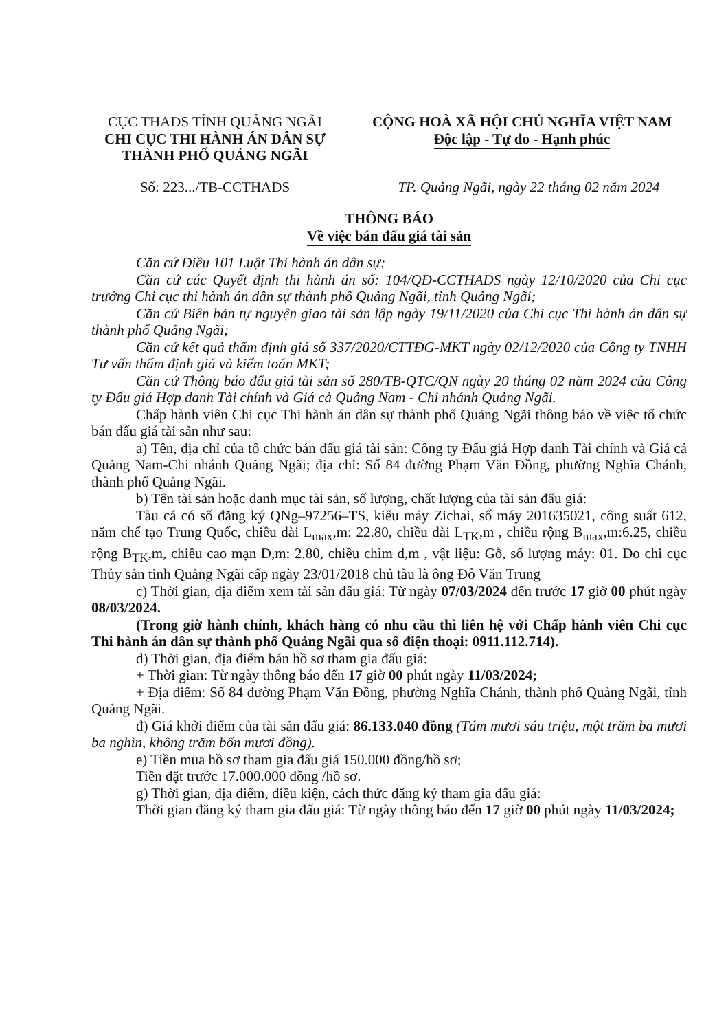CỤC THADS TỈNH QUẢNG NGÃI
CHI CỤC THI HÀNH ÁN DÂN SỰ
THÀNH PHỐ QUẢNG NGÃI
CỘNG HOÀ XÃ HỘI CHỦ NGHĨA VIỆT NAM
Độc lập - Tự do - Hạnh phúc
Số: 223.../TB-CCTHADS TP. Quảng Ngãi, ngày 22 tháng 02 năm 2024
THÔNG BÁO
Về việc bán đấu giá tài sản
Căn cứ Điều 101 Luật Thi hành án dân sự;
Căn cứ các Quyết định thi hành án số: 104/QĐ-CCTHADS ngày 12/10/2020 của Chi cục trưởng Chi cục thi hành án dân sự thành phố Quảng Ngãi, tỉnh Quảng Ngãi;
Căn cứ Biên bản tự nguyện giao tài sản lập ngày 19/11/2020 của Chi cục Thi hành án dân sự thành phố Quảng Ngãi;
Căn cứ kết quả thẩm định giá số 337/2020/CTTĐG-MKT ngày 02/12/2020 của Công ty TNHH Tư vấn thẩm định giá và kiểm toán MKT;
Căn cứ Thông báo đấu giá tài sản số 280/TB-QTC/QN ngày 20 tháng 02 năm 2024 của Công ty Đấu giá Hợp danh Tài chính và Giá cả Quảng Nam - Chi nhánh Quảng Ngãi.
Chấp hành viên Chi cục Thi hành án dân sự thành phố Quảng Ngãi thông báo về việc tổ chức bán đấu giá tài sản như sau:
a) Tên, địa chỉ của tổ chức bán đấu giá tài sản: Công ty Đấu giá Hợp danh Tài chính và Giá cả Quảng Nam-Chi nhánh Quảng Ngãi; địa chỉ: Số 84 đường Phạm Văn Đồng, phường Nghĩa Chánh, thành phố Quảng Ngãi.
b) Tên tài sản hoặc danh mục tài sản, số lượng, chất lượng của tài sản đấu giá:
Tàu cá có số đăng ký QNg–97256–TS, kiểu máy Zichai, số máy 201635021, công suất 612, năm chế tạo Trung Quốc, chiều dài L<sub>max</sub>,m: 22.80, chiều dài L<sub>TK</sub>,m , chiều rộng B<sub>max</sub>,m:6.25, chiều rộng B<sub>TK</sub>,m, chiều cao mạn D,m: 2.80, chiều chìm d,m , vật liệu: Gỗ, số lượng máy: 01. Do chi cục Thủy sản tỉnh Quảng Ngãi cấp ngày 23/01/2018 chủ tàu là ông Đỗ Văn Trung
c) Thời gian, địa điểm xem tài sản đấu giá: Từ ngày 07/03/2024 đến trước 17 giờ 00 phút ngày 08/03/2024.
(Trong giờ hành chính, khách hàng có nhu cầu thì liên hệ với Chấp hành viên Chi cục Thi hành án dân sự thành phố Quảng Ngãi qua số điện thoại: 0911.112.714).
d) Thời gian, địa điểm bán hồ sơ tham gia đấu giá:
+ Thời gian: Từ ngày thông báo đến 17 giờ 00 phút ngày 11/03/2024;
+ Địa điểm: Số 84 đường Phạm Văn Đồng, phường Nghĩa Chánh, thành phố Quảng Ngãi, tỉnh Quảng Ngãi.
đ) Giá khởi điểm của tài sản đấu giá: 86.133.040 đồng (Tám mươi sáu triệu, một trăm ba mươi ba nghìn, không trăm bốn mươi đồng).
e) Tiền mua hồ sơ tham gia đấu giá 150.000 đồng/hồ sơ;
Tiền đặt trước 17.000.000 đồng /hồ sơ.
g) Thời gian, địa điểm, điều kiện, cách thức đăng ký tham gia đấu giá:
Thời gian đăng ký tham gia đấu giá: Từ ngày thông báo đến 17 giờ 00 phút ngày 11/03/2024;